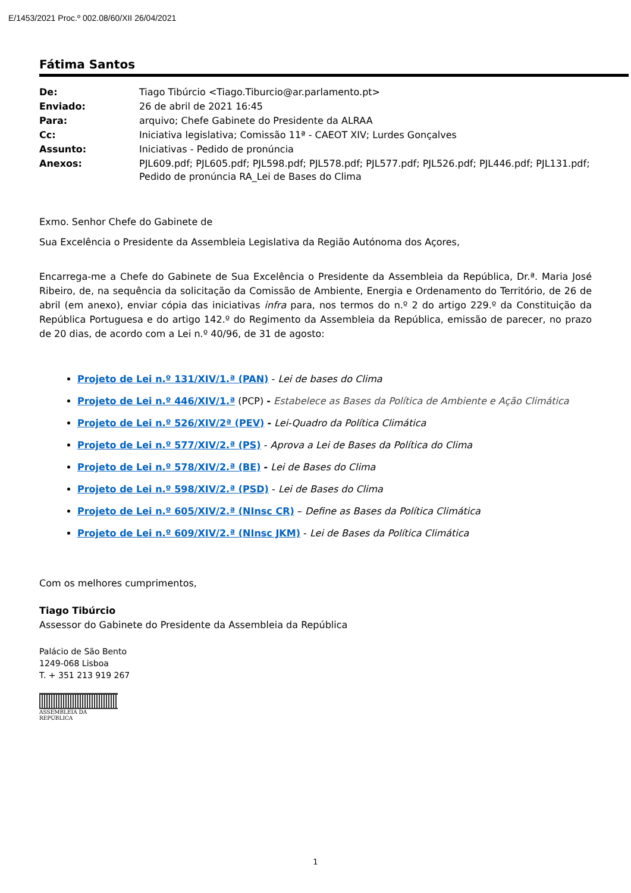E/1453/2021 Proc.º 002.08/60/XII 26/04/2021
Fátima Santos
| De: | Tiago Tibúrcio <Tiago.Tiburcio@ar.parlamento.pt> |
| Enviado: | 26 de abril de 2021 16:45 |
| Para: | arquivo; Chefe Gabinete do Presidente da ALRAA |
| Cc: | Iniciativa legislativa; Comissão 11ª - CAEOT XIV; Lurdes Gonçalves |
| Assunto: | Iniciativas - Pedido de pronúncia |
| Anexos: | PJL609.pdf; PJL605.pdf; PJL598.pdf; PJL578.pdf; PJL577.pdf; PJL526.pdf; PJL446.pdf; PJL131.pdf; Pedido de pronúncia RA_Lei de Bases do Clima |
Exmo. Senhor Chefe do Gabinete de
Sua Excelência o Presidente da Assembleia Legislativa da Região Autónoma dos Açores,
Encarrega-me a Chefe do Gabinete de Sua Excelência o Presidente da Assembleia da República, Dr.ª. Maria José Ribeiro, de, na sequência da solicitação da Comissão de Ambiente, Energia e Ordenamento do Território, de 26 de abril (em anexo), enviar cópia das iniciativas infra para, nos termos do n.º 2 do artigo 229.º da Constituição da República Portuguesa e do artigo 142.º do Regimento da Assembleia da República, emissão de parecer, no prazo de 20 dias, de acordo com a Lei n.º 40/96, de 31 de agosto:
Projeto de Lei n.º 131/XIV/1.ª (PAN) - Lei de bases do Clima
Projeto de Lei n.º 446/XIV/1.ª (PCP) - Estabelece as Bases da Política de Ambiente e Ação Climática
Projeto de Lei n.º 526/XIV/2ª (PEV) - Lei-Quadro da Política Climática
Projeto de Lei n.º 577/XIV/2.ª (PS) - Aprova a Lei de Bases da Política do Clima
Projeto de Lei n.º 578/XIV/2.ª (BE) - Lei de Bases do Clima
Projeto de Lei n.º 598/XIV/2.ª (PSD) - Lei de Bases do Clima
Projeto de Lei n.º 605/XIV/2.ª (NInsc CR) – Define as Bases da Política Climática
Projeto de Lei n.º 609/XIV/2.ª (NInsc JKM) - Lei de Bases da Política Climática
Com os melhores cumprimentos,
Tiago Tibúrcio
Assessor do Gabinete do Presidente da Assembleia da República
Palácio de São Bento
1249-068 Lisboa
T. + 351 213 919 267
ASSEMBLEIA DA REPÚBLICA
1